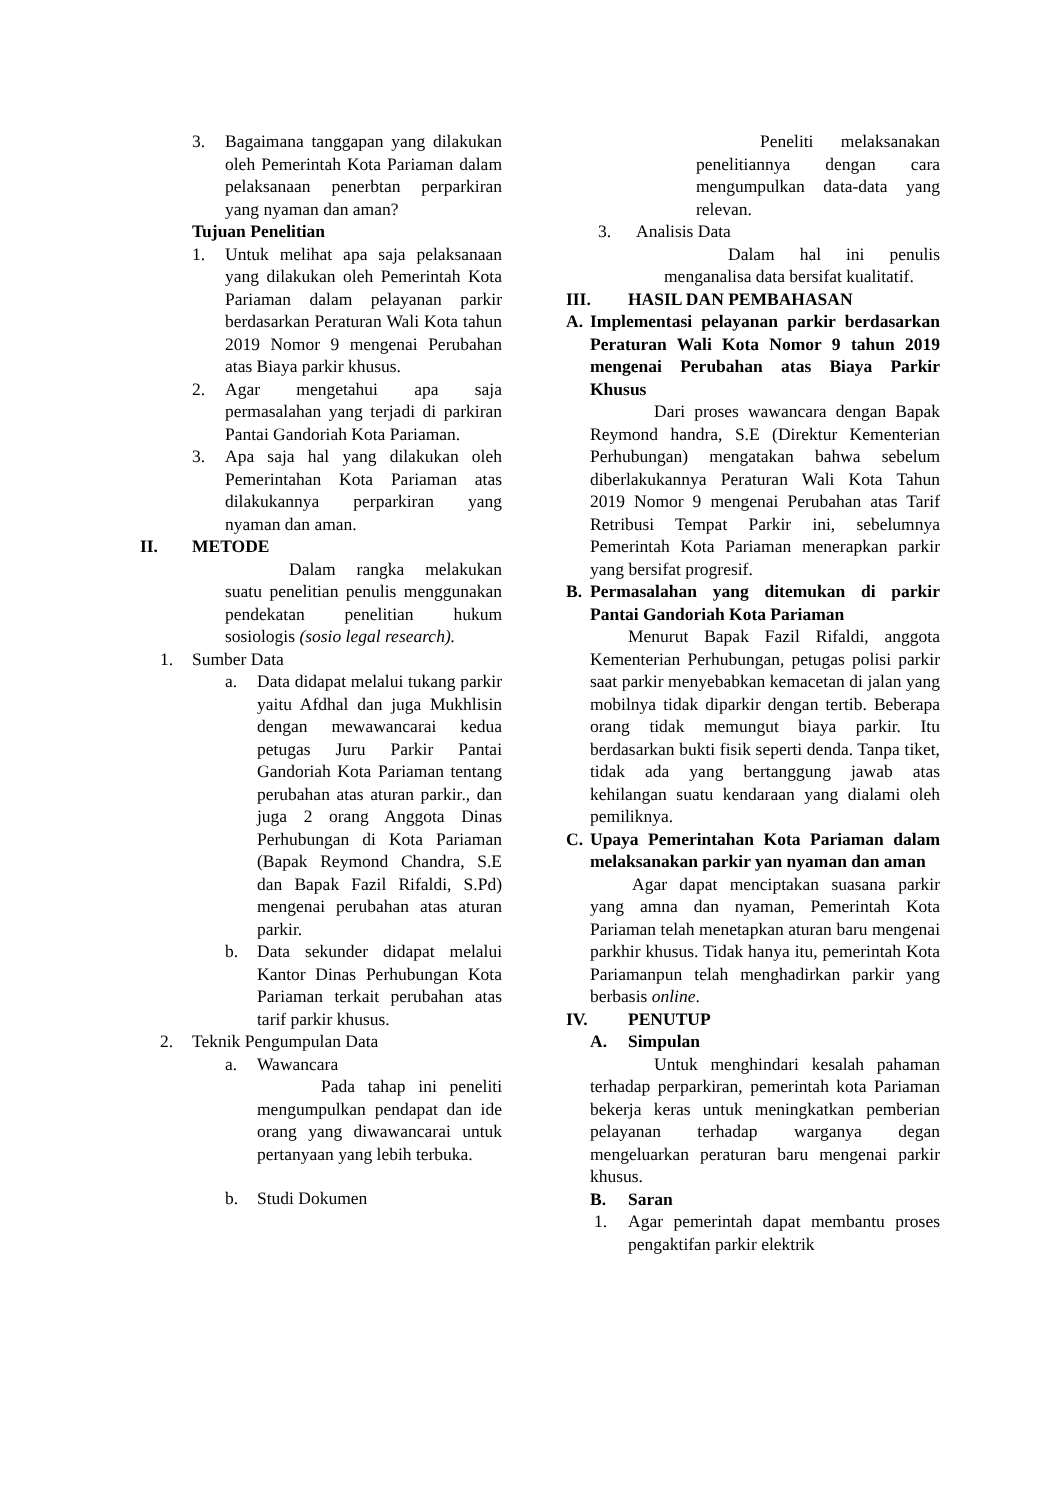3. Bagaimana tanggapan yang dilakukan oleh Pemerintah Kota Pariaman dalam pelaksanaan penerbtan perparkiran yang nyaman dan aman?
Tujuan Penelitian
1. Untuk melihat apa saja pelaksanaan yang dilakukan oleh Pemerintah Kota Pariaman dalam pelayanan parkir berdasarkan Peraturan Wali Kota tahun 2019 Nomor 9 mengenai Perubahan atas Biaya parkir khusus.
2. Agar mengetahui apa saja permasalahan yang terjadi di parkiran Pantai Gandoriah Kota Pariaman.
3. Apa saja hal yang dilakukan oleh Pemerintahan Kota Pariaman atas dilakukannya perparkiran yang nyaman dan aman.
II. METODE
Dalam rangka melakukan suatu penelitian penulis menggunakan pendekatan penelitian hukum sosiologis (sosio legal research).
1. Sumber Data
a. Data didapat melalui tukang parkir yaitu Afdhal dan juga Mukhlisin dengan mewawancarai kedua petugas Juru Parkir Pantai Gandoriah Kota Pariaman tentang perubahan atas aturan parkir., dan juga 2 orang Anggota Dinas Perhubungan di Kota Pariaman (Bapak Reymond Chandra, S.E dan Bapak Fazil Rifaldi, S.Pd) mengenai perubahan atas aturan parkir.
b. Data sekunder didapat melalui Kantor Dinas Perhubungan Kota Pariaman terkait perubahan atas tarif parkir khusus.
2. Teknik Pengumpulan Data
a. Wawancara
Pada tahap ini peneliti mengumpulkan pendapat dan ide orang yang diwawancarai untuk pertanyaan yang lebih terbuka.
b. Studi Dokumen
Peneliti melaksanakan penelitiannya dengan cara mengumpulkan data-data yang relevan.
3. Analisis Data
Dalam hal ini penulis menganalisa data bersifat kualitatif.
III. HASIL DAN PEMBAHASAN
A. Implementasi pelayanan parkir berdasarkan Peraturan Wali Kota Nomor 9 tahun 2019 mengenai Perubahan atas Biaya Parkir Khusus
Dari proses wawancara dengan Bapak Reymond handra, S.E (Direktur Kementerian Perhubungan) mengatakan bahwa sebelum diberlakukannya Peraturan Wali Kota Tahun 2019 Nomor 9 mengenai Perubahan atas Tarif Retribusi Tempat Parkir ini, sebelumnya Pemerintah Kota Pariaman menerapkan parkir yang bersifat progresif.
B. Permasalahan yang ditemukan di parkir Pantai Gandoriah Kota Pariaman
Menurut Bapak Fazil Rifaldi, anggota Kementerian Perhubungan, petugas polisi parkir saat parkir menyebabkan kemacetan di jalan yang mobilnya tidak diparkir dengan tertib. Beberapa orang tidak memungut biaya parkir. Itu berdasarkan bukti fisik seperti denda. Tanpa tiket, tidak ada yang bertanggung jawab atas kehilangan suatu kendaraan yang dialami oleh pemiliknya.
C. Upaya Pemerintahan Kota Pariaman dalam melaksanakan parkir yan nyaman dan aman
Agar dapat menciptakan suasana parkir yang amna dan nyaman, Pemerintah Kota Pariaman telah menetapkan aturan baru mengenai parkhir khusus. Tidak hanya itu, pemerintah Kota Pariamanpun telah menghadirkan parkir yang berbasis online.
IV. PENUTUP
A. Simpulan
Untuk menghindari kesalah pahaman terhadap perparkiran, pemerintah kota Pariaman bekerja keras untuk meningkatkan pemberian pelayanan terhadap warganya degan mengeluarkan peraturan baru mengenai parkir khusus.
B. Saran
1. Agar pemerintah dapat membantu proses pengaktifan parkir elektrik